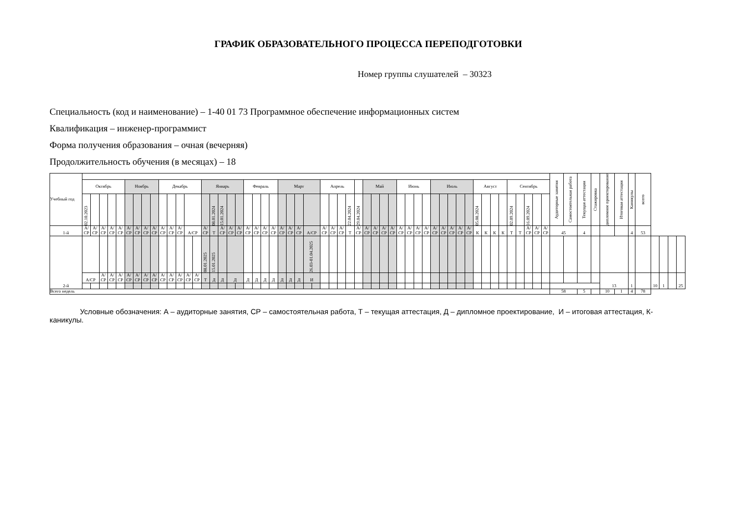ГРАФИК ОБРАЗОВАТЕЛЬНОГО ПРОЦЕССА ПЕРЕПОДГОТОВКИ
Номер группы слушателей – 30323
Специальность (код и наименование) – 1-40 01 73 Программное обеспечение информационных систем
Квалификация – инженер-программист
Форма получения образования – очная (вечерняя)
Продолжительность обучения (в месяцах) – 18
| Учебный год | | | | | | | | | | | | | | | | | | | | | | | | | | | | | | | | | | | | | | | | | | | | | | | | | | | | | | | | Аудиторные занятия | Самостоятельная работа | Текущая аттестация | Стажировка | дипломное проектирование | Итоговая аттестация | Каникулы | всего | | | | |
| | Октябрь | | | | | Ноябрь | | | | Декабрь | | | | | Январь | | | | | Февраль | | | | Март | | | | | Апрель | | | | | Май | | | | Июнь | | | | Июль | | | | | Август | | | | Сентябрь | | | | | | | | | | | | | | | | |
| | 02.10.2023 | | | | | | | | | | | | | | | 08.01.2024 | 15.01.2024 | | | | | | | | | | | | | | | 22.04.2024 | 29.04.2024 | | | | | | | | | | | | | | 05.08.2024 | | | | 02.09.2024 | | 16.09.2024 | | | | | | | | | | | | | | |
| 1-й | А/ СР | А/ СР | А/ СР | А/ СР | А/ СР | А/ СР | А/ СР | А/ СР | А/ СР | А/ СР | А/ СР | А/ СР | А/СР | | А/ СР | Т | А/ СР | А/ СР | А/ СР | А/ СР | А/ СР | А/ СР | А/ СР | А/ СР | А/ СР | А/ СР | А/СР | | А/ СР | А/ СР | А/ СР | Т | А/ СР | А/ СР | А/ СР | А/ СР | А/ СР | А/ СР | А/ СР | А/ СР | А/ СР | А/ СР | А/ СР | А/ СР | А/ СР | А/ СР | К | К | К | К | Т | Т | А/ СР | А/ СР | А/ СР | 45 | | 4 | | | | 4 | 53 | | | | |
| 2-й | | | | | | | | | | | | | | | 08.01.2025 | 15.01.2025 | | | | | | | | | | | 26.03-01.04.2025 | | | | | | | | | | | | | | | | | | | | | | | | | | | | | | | | | | | | | | | | |
| | А/СР | | А/ СР | А/ СР | А/ СР | А/ СР | А/ СР | А/ СР | А/ СР | А/ СР | А/ СР | А/ СР | А/ СР | А/ СР | Т | Д | Д | Д | | Д | Д | Д | Д | Д | Д | Д | И | | | | | | | | | | | | | | | | | | | | | | | | | | | | | | | | | 13 | | 1 | | 10 | 1 | | 25 |
| Всего недель | | | | | | | | | | | | | | | | | | | | | | | | | | | | | | | | | | | | | | | | | | | | | | | | | | | | | | | | 58 | | 5 | | 10 | 1 | 4 | 78 | | | | |
Условные обозначения: А – аудиторные занятия, СР – самостоятельная работа, Т – текущая аттестация, Д – дипломное проектирование, И – итоговая аттестация, К- каникулы.